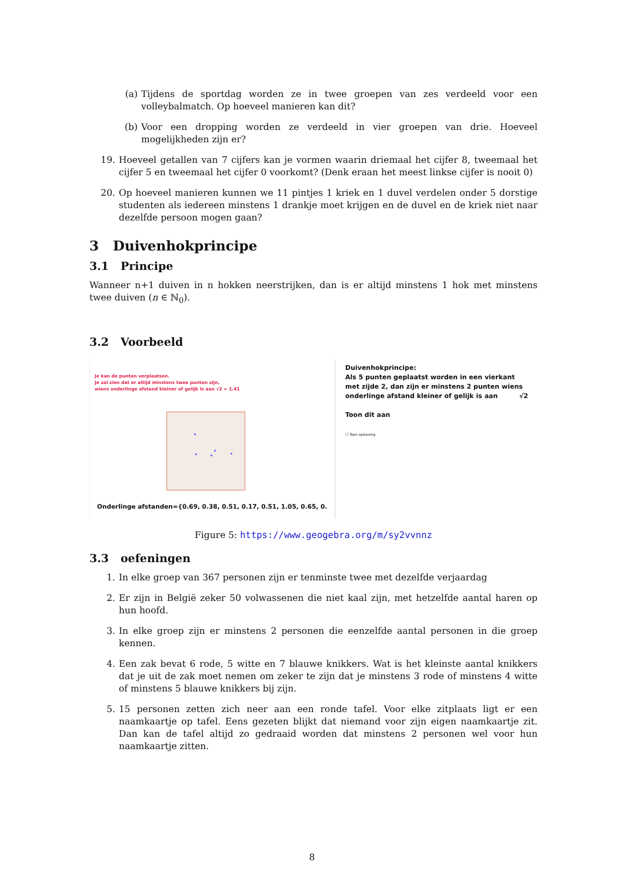(a) Tijdens de sportdag worden ze in twee groepen van zes verdeeld voor een volleybalmatch. Op hoeveel manieren kan dit?
(b) Voor een dropping worden ze verdeeld in vier groepen van drie. Hoeveel mogelijkheden zijn er?
19. Hoeveel getallen van 7 cijfers kan je vormen waarin driemaal het cijfer 8, tweemaal het cijfer 5 en tweemaal het cijfer 0 voorkomt? (Denk eraan het meest linkse cijfer is nooit 0)
20. Op hoeveel manieren kunnen we 11 pintjes 1 kriek en 1 duvel verdelen onder 5 dorstige studenten als iedereen minstens 1 drankje moet krijgen en de duvel en de kriek niet naar dezelfde persoon mogen gaan?
3 Duivenhokprincipe
3.1 Principe
Wanneer n+1 duiven in n hokken neerstrijken, dan is er altijd minstens 1 hok met minstens twee duiven (n ∈ ℕ<sub>0</sub>).
3.2 Voorbeeld
Je kan de punten verplaatsen.
Je zal zien dat er altijd minstens twee punten zijn,
wiens onderlinge afstand kleiner of gelijk is aan √2 = 1.41
Onderlinge afstanden={0.69, 0.38, 0.51, 0.17, 0.51, 1.05, 0.65, 0.
Duivenhokprincipe:
Als 5 punten geplaatst worden in een vierkant met zijde 2, dan zijn er minstens 2 punten wiens onderlinge afstand kleiner of gelijk is aan √2
Toon dit aan
☐ Toon oplossing
Figure 5: https://www.geogebra.org/m/sy2vvnnz
3.3 oefeningen
1. In elke groep van 367 personen zijn er tenminste twee met dezelfde verjaardag
2. Er zijn in België zeker 50 volwassenen die niet kaal zijn, met hetzelfde aantal haren op hun hoofd.
3. In elke groep zijn er minstens 2 personen die eenzelfde aantal personen in die groep kennen.
4. Een zak bevat 6 rode, 5 witte en 7 blauwe knikkers. Wat is het kleinste aantal knikkers dat je uit de zak moet nemen om zeker te zijn dat je minstens 3 rode of minstens 4 witte of minstens 5 blauwe knikkers bij zijn.
5. 15 personen zetten zich neer aan een ronde tafel. Voor elke zitplaats ligt er een naamkaartje op tafel. Eens gezeten blijkt dat niemand voor zijn eigen naamkaartje zit. Dan kan de tafel altijd zo gedraaid worden dat minstens 2 personen wel voor hun naamkaartje zitten.
8